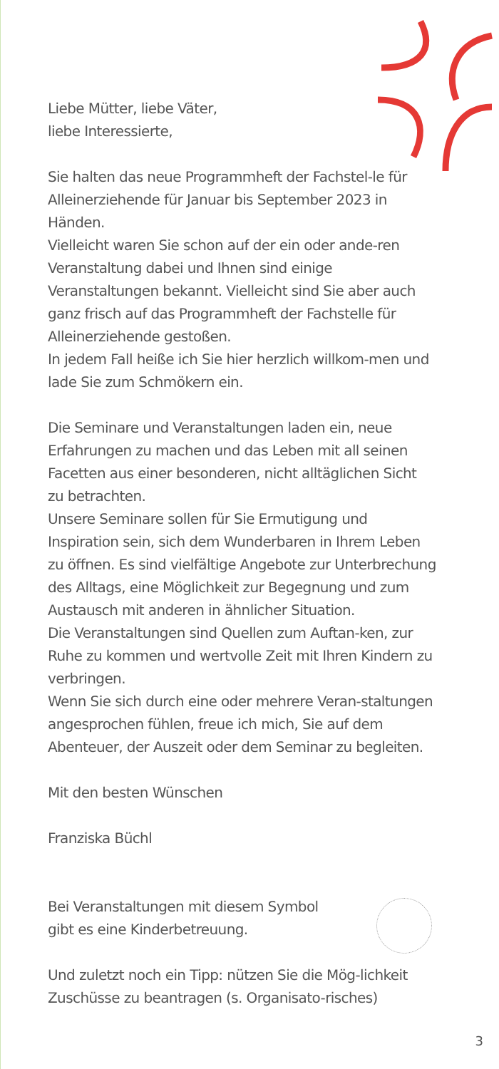Liebe Mütter, liebe Väter,
liebe Interessierte,
Sie halten das neue Programmheft der Fachstel-le für Alleinerziehende für Januar bis September 2023 in Händen.
Vielleicht waren Sie schon auf der ein oder ande-ren Veranstaltung dabei und Ihnen sind einige Veranstaltungen bekannt. Vielleicht sind Sie aber auch ganz frisch auf das Programmheft der Fachstelle für Alleinerziehende gestoßen.
In jedem Fall heiße ich Sie hier herzlich willkom-men und lade Sie zum Schmökern ein.
Die Seminare und Veranstaltungen laden ein, neue Erfahrungen zu machen und das Leben mit all seinen Facetten aus einer besonderen, nicht alltäglichen Sicht zu betrachten.
Unsere Seminare sollen für Sie Ermutigung und Inspiration sein, sich dem Wunderbaren in Ihrem Leben zu öffnen. Es sind vielfältige Angebote zur Unterbrechung des Alltags, eine Möglichkeit zur Begegnung und zum Austausch mit anderen in ähnlicher Situation.
Die Veranstaltungen sind Quellen zum Auftan-ken, zur Ruhe zu kommen und wertvolle Zeit mit Ihren Kindern zu verbringen.
Wenn Sie sich durch eine oder mehrere Veran-staltungen angesprochen fühlen, freue ich mich, Sie auf dem Abenteuer, der Auszeit oder dem Seminar zu begleiten.
Mit den besten Wünschen
Franziska Büchl
Bei Veranstaltungen mit diesem Symbol
gibt es eine Kinderbetreuung.
Und zuletzt noch ein Tipp: nützen Sie die Mög-lichkeit Zuschüsse zu beantragen (s. Organisato-risches)
3